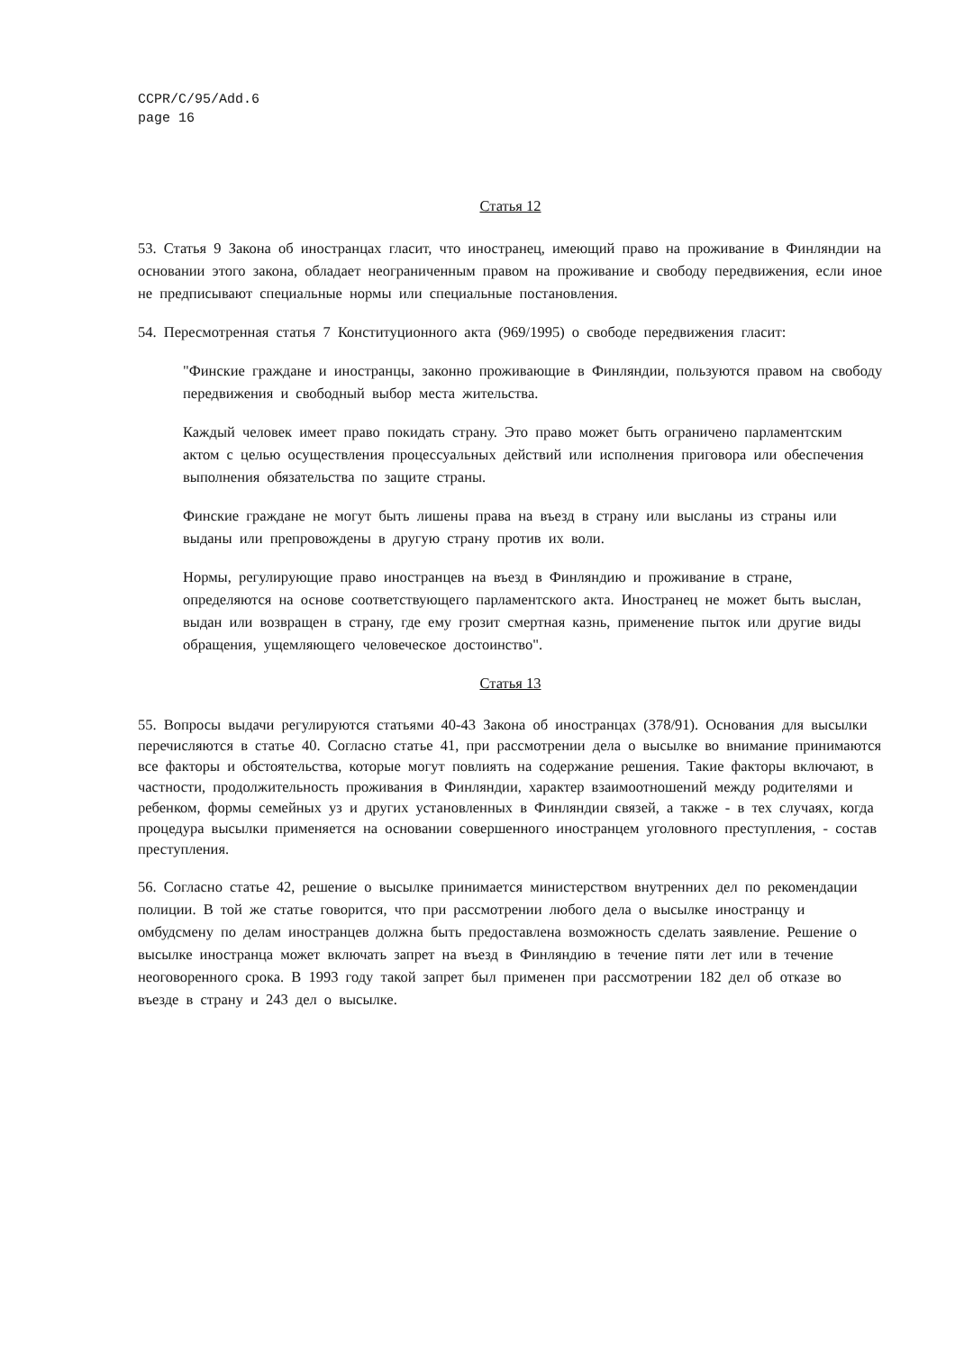CCPR/C/95/Add.6
page 16
Статья 12
53. Статья 9 Закона об иностранцах гласит, что иностранец, имеющий право на проживание в Финляндии на основании этого закона, обладает неограниченным правом на проживание и свободу передвижения, если иное не предписывают специальные нормы или специальные постановления.
54. Пересмотренная статья 7 Конституционного акта (969/1995) о свободе передвижения гласит:
"Финские граждане и иностранцы, законно проживающие в Финляндии, пользуются правом на свободу передвижения и свободный выбор места жительства.
Каждый человек имеет право покидать страну. Это право может быть ограничено парламентским актом с целью осуществления процессуальных действий или исполнения приговора или обеспечения выполнения обязательства по защите страны.
Финские граждане не могут быть лишены права на въезд в страну или высланы из страны или выданы или препровождены в другую страну против их воли.
Нормы, регулирующие право иностранцев на въезд в Финляндию и проживание в стране, определяются на основе соответствующего парламентского акта. Иностранец не может быть выслан, выдан или возвращен в страну, где ему грозит смертная казнь, применение пыток или другие виды обращения, ущемляющего человеческое достоинство".
Статья 13
55. Вопросы выдачи регулируются статьями 40-43 Закона об иностранцах (378/91). Основания для высылки перечисляются в статье 40. Согласно статье 41, при рассмотрении дела о высылке во внимание принимаются все факторы и обстоятельства, которые могут повлиять на содержание решения. Такие факторы включают, в частности, продолжительность проживания в Финляндии, характер взаимоотношений между родителями и ребенком, формы семейных уз и других установленных в Финляндии связей, а также - в тех случаях, когда процедура высылки применяется на основании совершенного иностранцем уголовного преступления, - состав преступления.
56. Согласно статье 42, решение о высылке принимается министерством внутренних дел по рекомендации полиции. В той же статье говорится, что при рассмотрении любого дела о высылке иностранцу и омбудсмену по делам иностранцев должна быть предоставлена возможность сделать заявление. Решение о высылке иностранца может включать запрет на въезд в Финляндию в течение пяти лет или в течение неоговоренного срока. В 1993 году такой запрет был применен при рассмотрении 182 дел об отказе во въезде в страну и 243 дел о высылке.